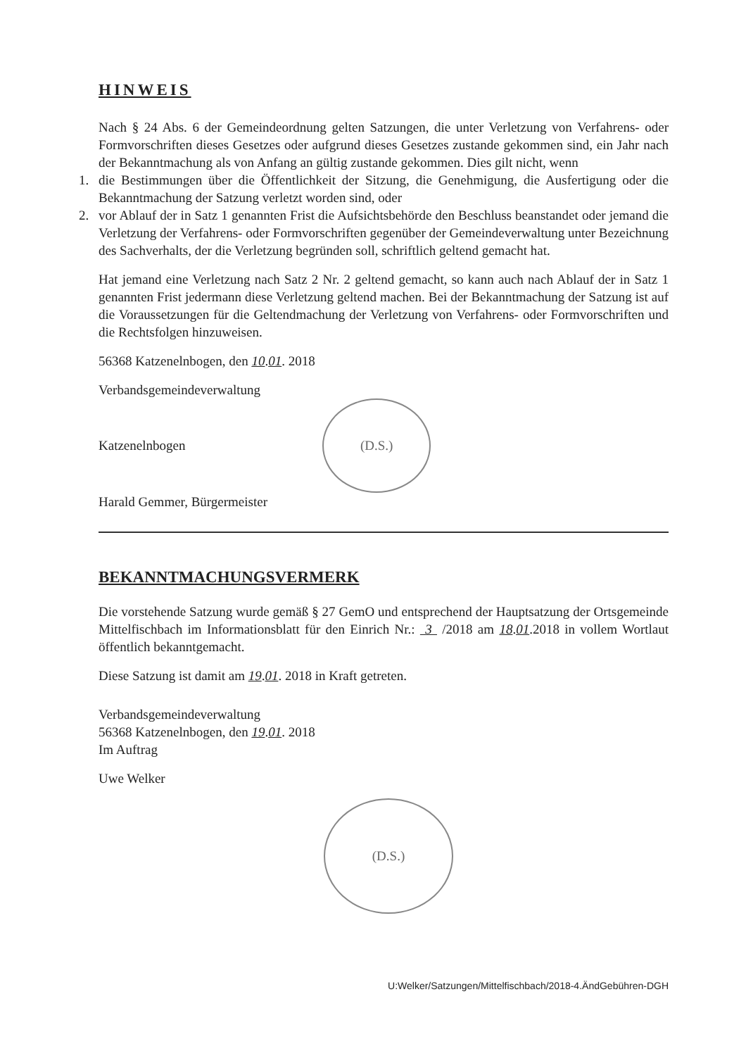HINWEIS
Nach § 24 Abs. 6 der Gemeindeordnung gelten Satzungen, die unter Verletzung von Verfahrens- oder Formvorschriften dieses Gesetzes oder aufgrund dieses Gesetzes zustande gekommen sind, ein Jahr nach der Bekanntmachung als von Anfang an gültig zustande gekommen. Dies gilt nicht, wenn
1. die Bestimmungen über die Öffentlichkeit der Sitzung, die Genehmigung, die Ausfertigung oder die Bekanntmachung der Satzung verletzt worden sind, oder
2. vor Ablauf der in Satz 1 genannten Frist die Aufsichtsbehörde den Beschluss beanstandet oder jemand die Verletzung der Verfahrens- oder Formvorschriften gegenüber der Gemeindeverwaltung unter Bezeichnung des Sachverhalts, der die Verletzung begründen soll, schriftlich geltend gemacht hat.
Hat jemand eine Verletzung nach Satz 2 Nr. 2 geltend gemacht, so kann auch nach Ablauf der in Satz 1 genannten Frist jedermann diese Verletzung geltend machen. Bei der Bekanntmachung der Satzung ist auf die Voraussetzungen für die Geltendmachung der Verletzung von Verfahrens- oder Formvorschriften und die Rechtsfolgen hinzuweisen.
56368 Katzenelnbogen, den 10.01. 2018
Verbandsgemeindeverwaltung
Katzenelnbogen (D.S.)
Harald Gemmer, Bürgermeister
BEKANNTMACHUNGSVERMERK
Die vorstehende Satzung wurde gemäß § 27 GemO und entsprechend der Hauptsatzung der Ortsgemeinde Mittelfischbach im Informationsblatt für den Einrich Nr.: 3 /2018 am 18.01.2018 in vollem Wortlaut öffentlich bekanntgemacht.
Diese Satzung ist damit am 19.01. 2018 in Kraft getreten.
Verbandsgemeindeverwaltung
56368 Katzenelnbogen, den 19.01. 2018
Im Auftrag
Uwe Welker
(D.S.)
U:Welker/Satzungen/Mittelfischbach/2018-4.ÄndGebühren-DGH